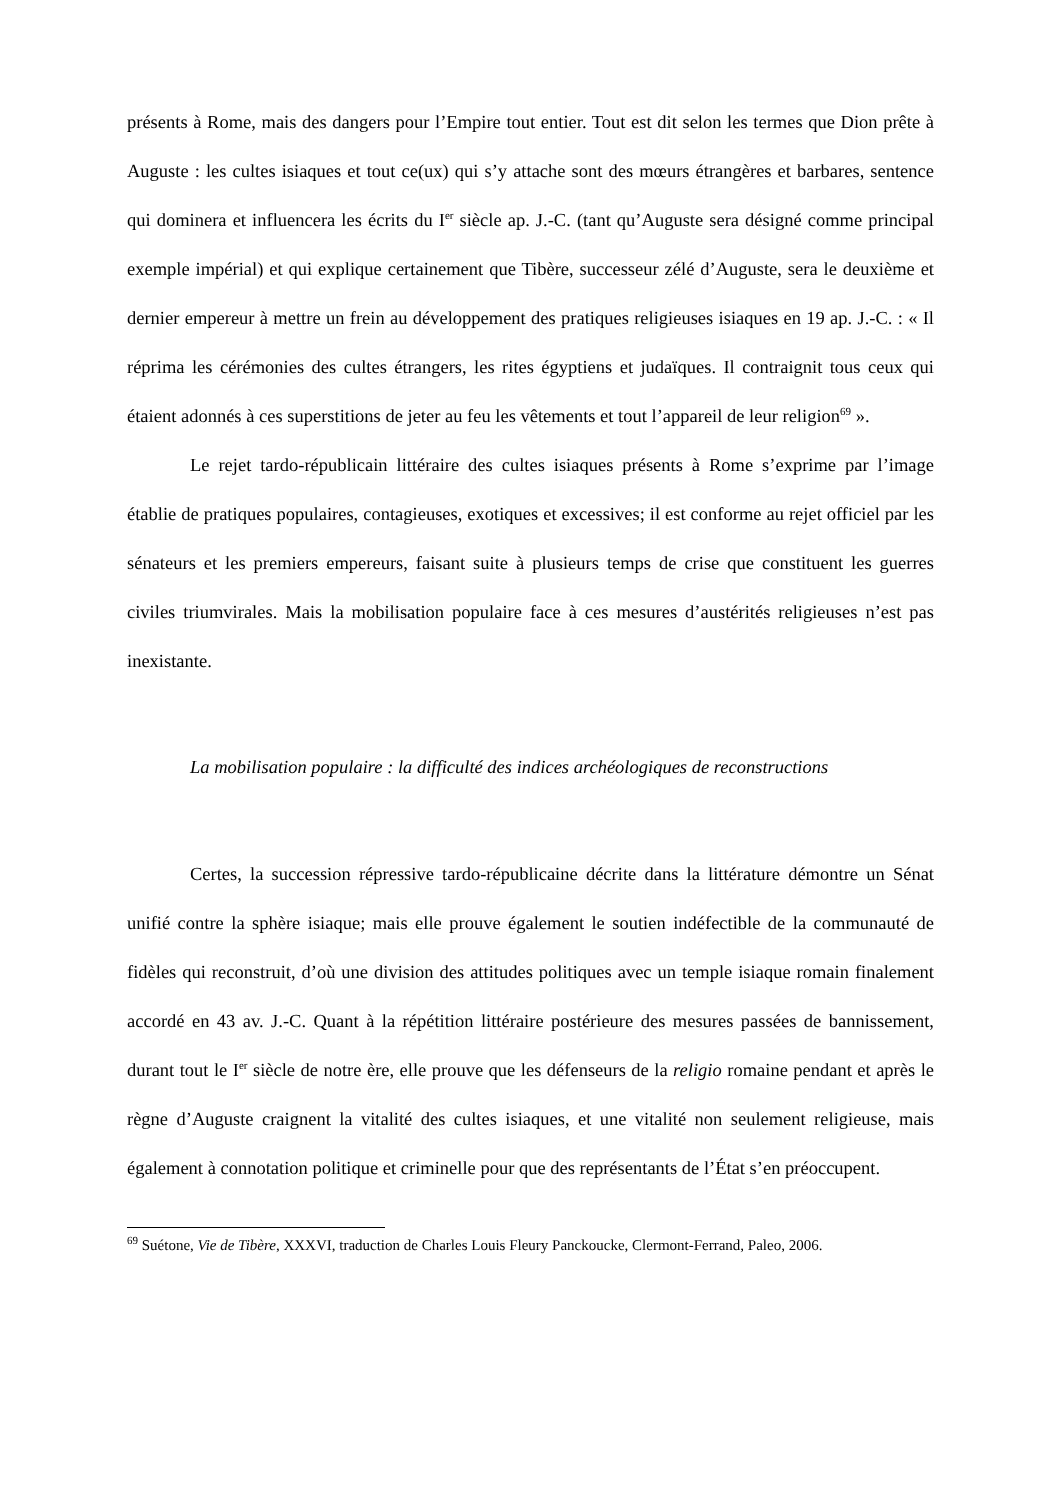présents à Rome, mais des dangers pour l’Empire tout entier. Tout est dit selon les termes que Dion prête à Auguste : les cultes isiaques et tout ce(ux) qui s’y attache sont des mœurs étrangères et barbares, sentence qui dominera et influencera les écrits du I<sup>er</sup> siècle ap. J.-C. (tant qu’Auguste sera désigné comme principal exemple impérial) et qui explique certainement que Tibère, successeur zélé d’Auguste, sera le deuxième et dernier empereur à mettre un frein au développement des pratiques religieuses isiaques en 19 ap. J.-C. : « Il réprima les cérémonies des cultes étrangers, les rites égyptiens et judaïques. Il contraignit tous ceux qui étaient adonnés à ces superstitions de jeter au feu les vêtements et tout l’appareil de leur religion<sup>69</sup> ».
Le rejet tardo-républicain littéraire des cultes isiaques présents à Rome s’exprime par l’image établie de pratiques populaires, contagieuses, exotiques et excessives; il est conforme au rejet officiel par les sénateurs et les premiers empereurs, faisant suite à plusieurs temps de crise que constituent les guerres civiles triumvirales. Mais la mobilisation populaire face à ces mesures d’austérités religieuses n’est pas inexistante.
La mobilisation populaire : la difficulté des indices archéologiques de reconstructions
Certes, la succession répressive tardo-républicaine décrite dans la littérature démontre un Sénat unifié contre la sphère isiaque; mais elle prouve également le soutien indéfectible de la communauté de fidèles qui reconstruit, d’où une division des attitudes politiques avec un temple isiaque romain finalement accordé en 43 av. J.-C. Quant à la répétition littéraire postérieure des mesures passées de bannissement, durant tout le I<sup>er</sup> siècle de notre ère, elle prouve que les défenseurs de la religio romaine pendant et après le règne d’Auguste craignent la vitalité des cultes isiaques, et une vitalité non seulement religieuse, mais également à connotation politique et criminelle pour que des représentants de l’État s’en préoccupent.
<sup>69</sup> Suétone, Vie de Tibère, XXXVI, traduction de Charles Louis Fleury Panckoucke, Clermont-Ferrand, Paleo, 2006.